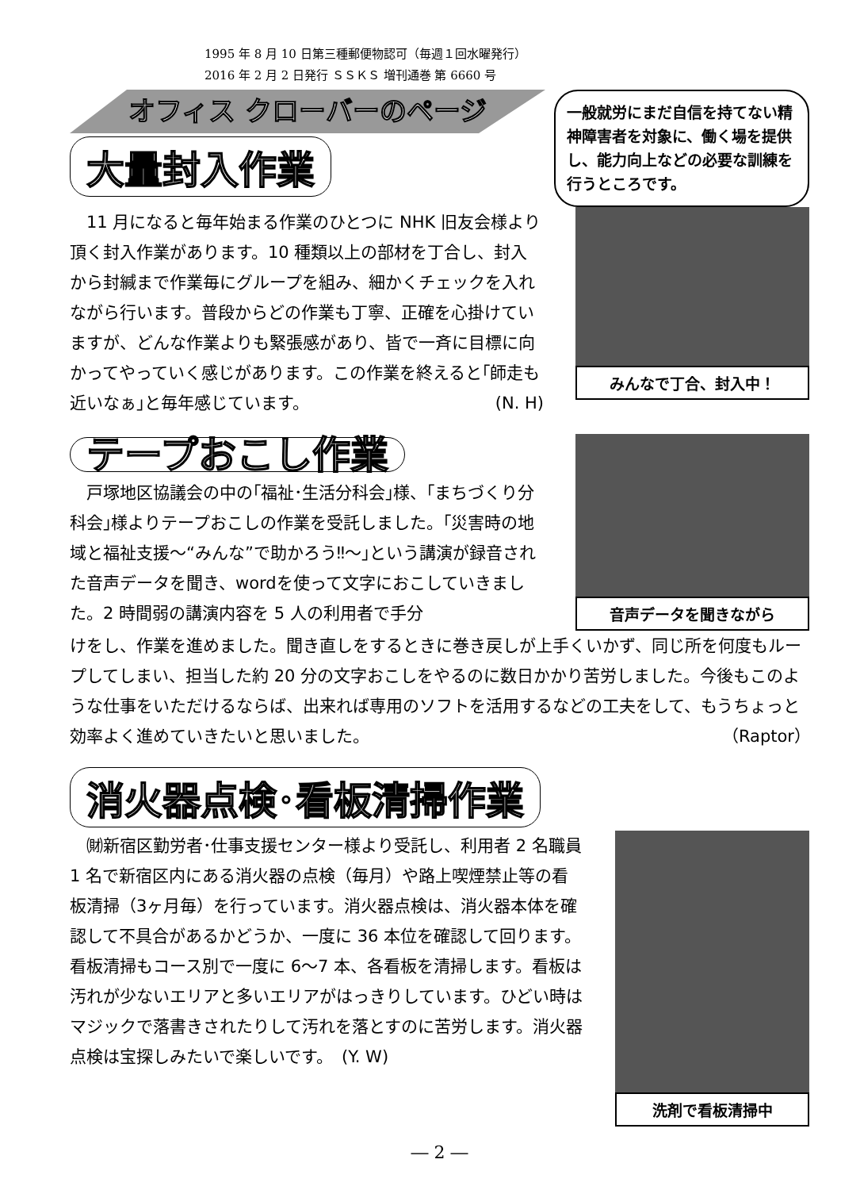1995 年 8 月 10 日第三種郵便物認可（毎週１回水曜発行）
2016 年 2 月 2 日発行 ＳＳＫＳ 増刊通巻 第 6660 号
オフィス クローバーのページ
大量封入作業
一般就労にまだ自信を持てない精神障害者を対象に、働く場を提供し、能力向上などの必要な訓練を行うところです。
　11 月になると毎年始まる作業のひとつに NHK 旧友会様より頂く封入作業があります。10 種類以上の部材を丁合し、封入から封緘まで作業毎にグループを組み、細かくチェックを入れながら行います。普段からどの作業も丁寧、正確を心掛けていますが、どんな作業よりも緊張感があり、皆で一斉に目標に向かってやっていく感じがあります。この作業を終えると｢師走も近いなぁ｣と毎年感じています。 (N. H)
みんなで丁合、封入中！
テープおこし作業
　戸塚地区協議会の中の｢福祉･生活分科会｣様、｢まちづくり分科会｣様よりテープおこしの作業を受託しました。｢災害時の地域と福祉支援～“みんな”で助かろう‼～｣という講演が録音された音声データを聞き、wordを使って文字におこしていきました。2 時間弱の講演内容を 5 人の利用者で手分
音声データを聞きながら
けをし、作業を進めました。聞き直しをするときに巻き戻しが上手くいかず、同じ所を何度もループしてしまい、担当した約 20 分の文字おこしをやるのに数日かかり苦労しました。今後もこのような仕事をいただけるならば、出来れば専用のソフトを活用するなどの工夫をして、もうちょっと効率よく進めていきたいと思いました。 （Raptor）
消火器点検･看板清掃作業
　㈶新宿区勤労者･仕事支援センター様より受託し、利用者 2 名職員 1 名で新宿区内にある消火器の点検（毎月）や路上喫煙禁止等の看板清掃（3ヶ月毎）を行っています。消火器点検は、消火器本体を確認して不具合があるかどうか、一度に 36 本位を確認して回ります。看板清掃もコース別で一度に 6～7 本、各看板を清掃します。看板は汚れが少ないエリアと多いエリアがはっきりしています。ひどい時はマジックで落書きされたりして汚れを落とすのに苦労します。消火器点検は宝探しみたいで楽しいです。　(Y. W)
洗剤で看板清掃中
― 2 ―